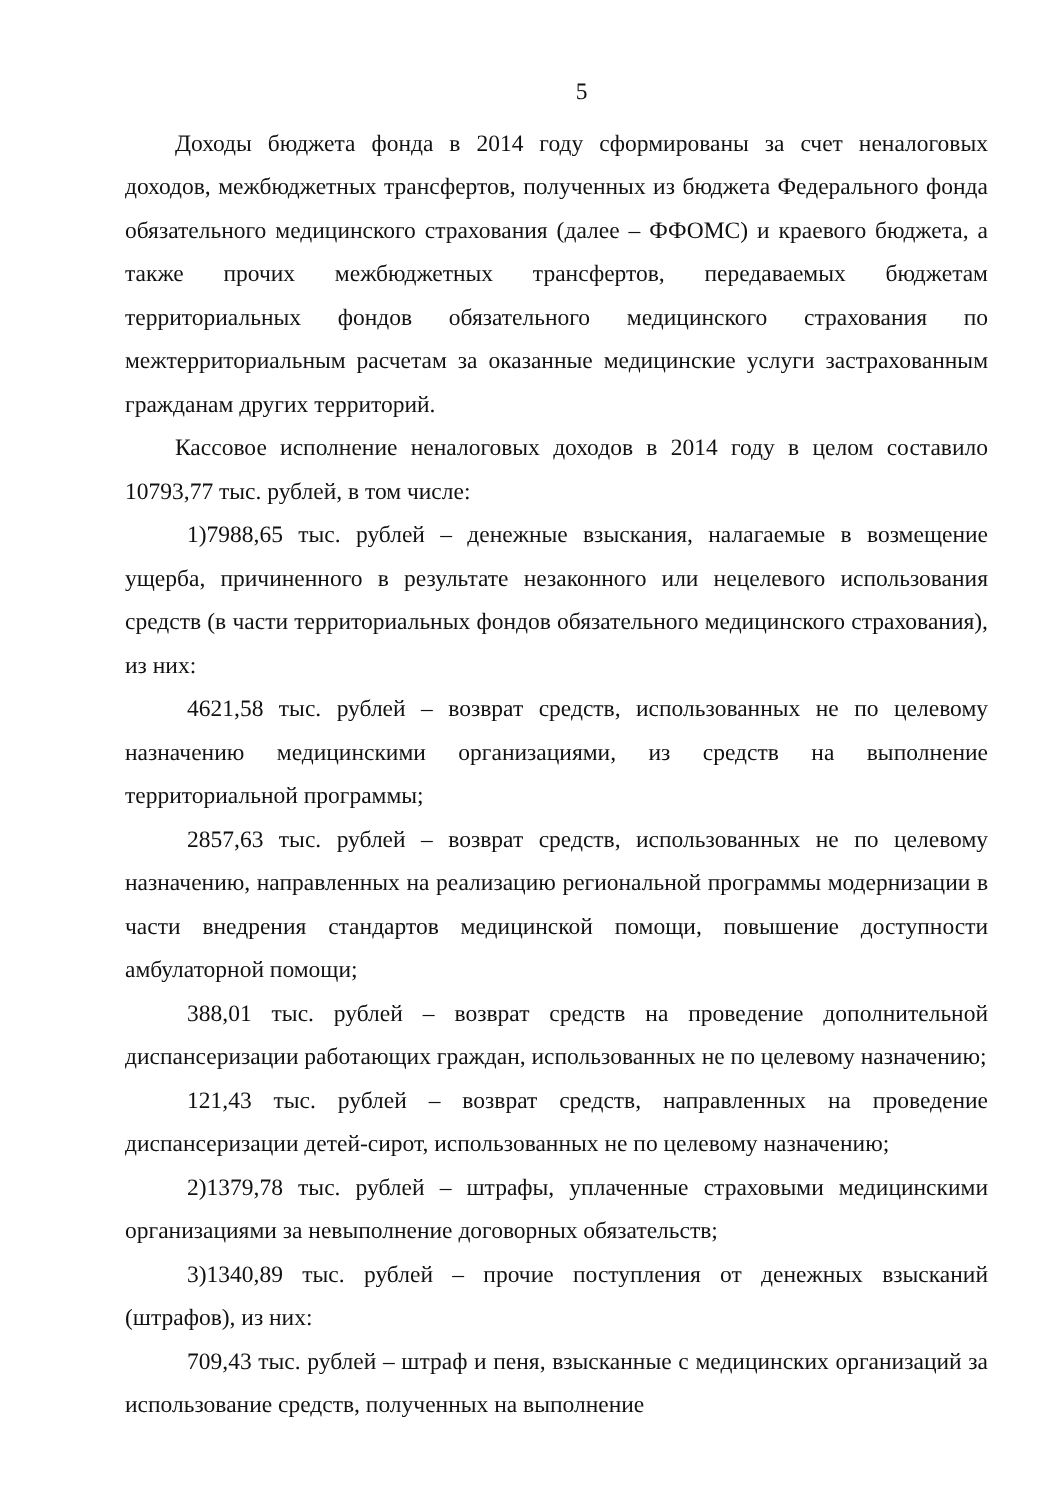5
Доходы бюджета фонда в 2014 году сформированы за счет неналоговых доходов, межбюджетных трансфертов, полученных из бюджета Федерального фонда обязательного медицинского страхования (далее – ФФОМС) и краевого бюджета, а также прочих межбюджетных трансфертов, передаваемых бюджетам территориальных фондов обязательного медицинского страхования по межтерриториальным расчетам за оказанные медицинские услуги застрахованным гражданам других территорий.
Кассовое исполнение неналоговых доходов в 2014 году в целом составило 10793,77 тыс. рублей, в том числе:
1)7988,65 тыс. рублей – денежные взыскания, налагаемые в возмещение ущерба, причиненного в результате незаконного или нецелевого использования средств (в части территориальных фондов обязательного медицинского страхования), из них:
4621,58 тыс. рублей – возврат средств, использованных не по целевому назначению медицинскими организациями, из средств на выполнение территориальной программы;
2857,63 тыс. рублей – возврат средств, использованных не по целевому назначению, направленных на реализацию региональной программы модернизации в части внедрения стандартов медицинской помощи, повышение доступности амбулаторной помощи;
388,01 тыс. рублей – возврат средств на проведение дополнительной диспансеризации работающих граждан, использованных не по целевому назначению;
121,43 тыс. рублей – возврат средств, направленных на проведение диспансеризации детей-сирот, использованных не по целевому назначению;
2)1379,78 тыс. рублей – штрафы, уплаченные страховыми медицинскими организациями за невыполнение договорных обязательств;
3)1340,89 тыс. рублей – прочие поступления от денежных взысканий (штрафов), из них:
709,43 тыс. рублей – штраф и пеня, взысканные с медицинских организаций за использование средств, полученных на выполнение